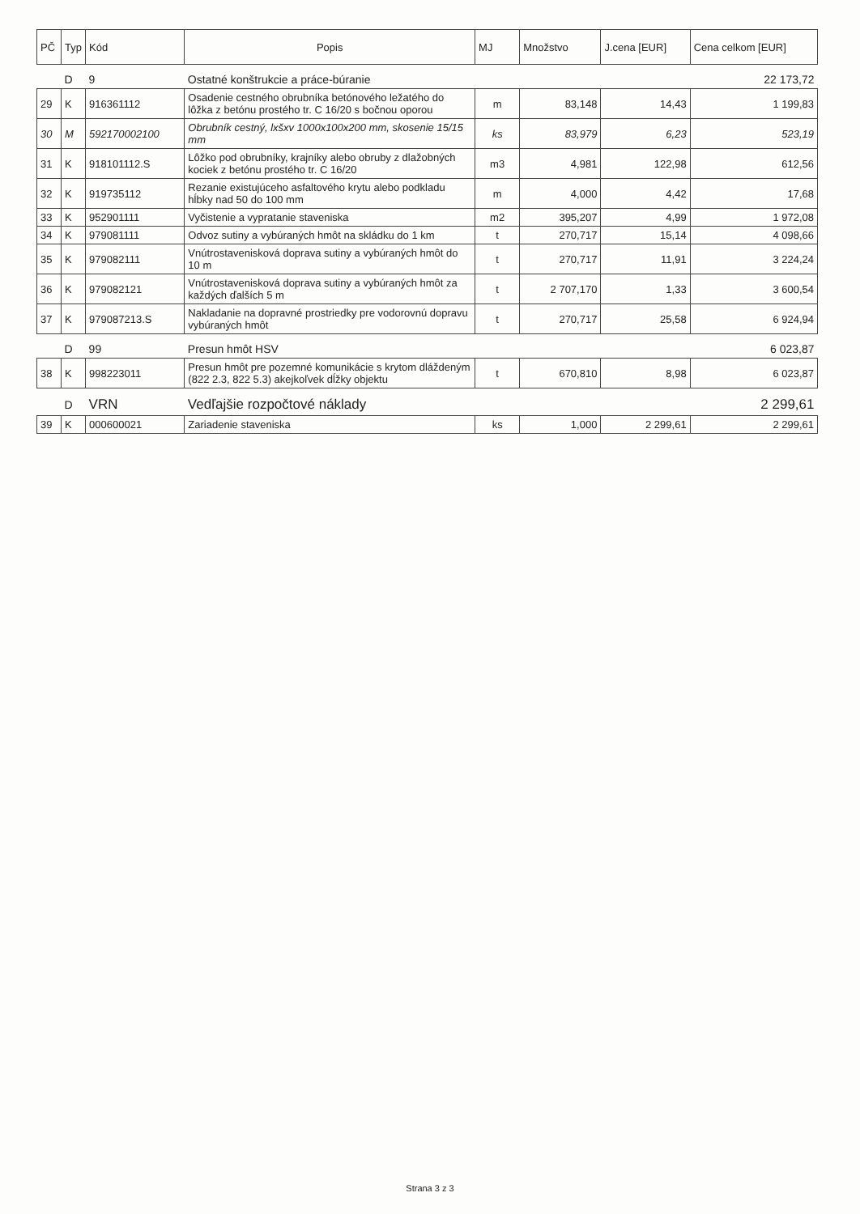| PČ | Typ | Kód | Popis | MJ | Množstvo | J.cena [EUR] | Cena celkom [EUR] |
| --- | --- | --- | --- | --- | --- | --- | --- |
| | D | 9 | Ostatné konštrukcie a práce-búranie | | | | 22 173,72 |
| 29 | K | 916361112 | Osadenie cestného obrubníka betónového ležatého do lôžka z betónu prostého tr. C 16/20 s bočnou oporou | m | 83,148 | 14,43 | 1 199,83 |
| 30 | M | 592170002100 | Obrubník cestný, lxšxv 1000x100x200 mm, skosenie 15/15 mm | ks | 83,979 | 6,23 | 523,19 |
| 31 | K | 918101112.S | Lôžko pod obrubníky, krajníky alebo obruby z dlažobných kociek z betónu prostého tr. C 16/20 | m3 | 4,981 | 122,98 | 612,56 |
| 32 | K | 919735112 | Rezanie existujúceho asfaltového krytu alebo podkladu hĺbky nad 50 do 100 mm | m | 4,000 | 4,42 | 17,68 |
| 33 | K | 952901111 | Vyčistenie a vypratanie staveniska | m2 | 395,207 | 4,99 | 1 972,08 |
| 34 | K | 979081111 | Odvoz sutiny a vybúraných hmôt na skládku do 1 km | t | 270,717 | 15,14 | 4 098,66 |
| 35 | K | 979082111 | Vnútrostavenisková doprava sutiny a vybúraných hmôt do 10 m | t | 270,717 | 11,91 | 3 224,24 |
| 36 | K | 979082121 | Vnútrostavenisková doprava sutiny a vybúraných hmôt za každých ďalších 5 m | t | 2 707,170 | 1,33 | 3 600,54 |
| 37 | K | 979087213.S | Nakladanie na dopravné prostriedky pre vodorovnú dopravu vybúraných hmôt | t | 270,717 | 25,58 | 6 924,94 |
| | D | 99 | Presun hmôt HSV | | | | 6 023,87 |
| 38 | K | 998223011 | Presun hmôt pre pozemné komunikácie s krytom dláždeným (822 2.3, 822 5.3) akejkoľvek dĺžky objektu | t | 670,810 | 8,98 | 6 023,87 |
| | D | VRN | Vedľajšie rozpočtové náklady | | | | 2 299,61 |
| 39 | K | 000600021 | Zariadenie staveniska | ks | 1,000 | 2 299,61 | 2 299,61 |
Strana 3 z 3